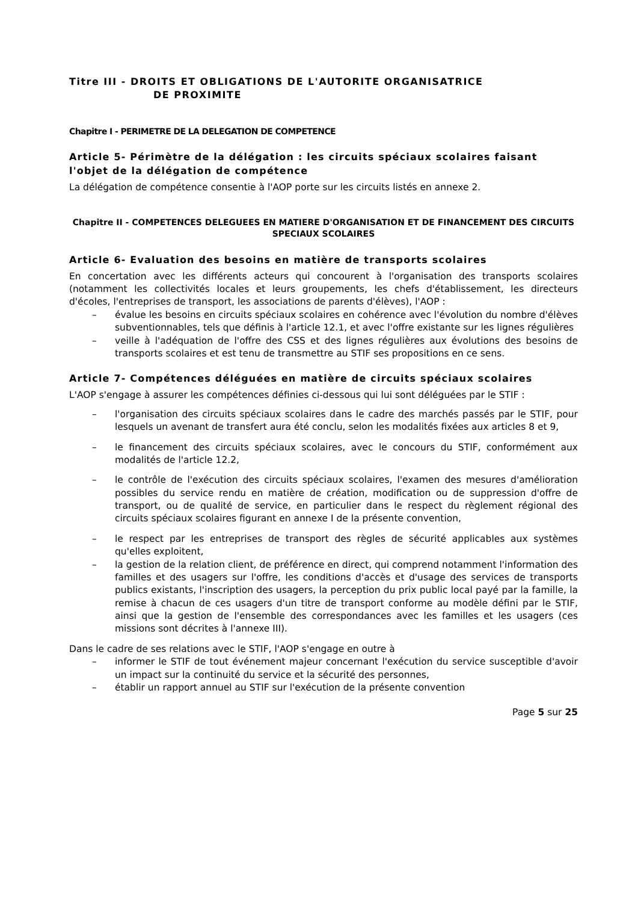Titre III - DROITS ET OBLIGATIONS DE L'AUTORITE ORGANISATRICE
DE PROXIMITE
Chapitre I - PERIMETRE DE LA DELEGATION DE COMPETENCE
Article 5- Périmètre de la délégation : les circuits spéciaux scolaires faisant l'objet de la délégation de compétence
La délégation de compétence consentie à l'AOP porte sur les circuits listés en annexe 2.
Chapitre II - COMPETENCES DELEGUEES EN MATIERE D'ORGANISATION ET DE FINANCEMENT DES CIRCUITS SPECIAUX SCOLAIRES
Article 6- Evaluation des besoins en matière de transports scolaires
En concertation avec les différents acteurs qui concourent à l'organisation des transports scolaires (notamment les collectivités locales et leurs groupements, les chefs d'établissement, les directeurs d'écoles, l'entreprises de transport, les associations de parents d'élèves), l'AOP :
– évalue les besoins en circuits spéciaux scolaires en cohérence avec l'évolution du nombre d'élèves subventionnables, tels que définis à l'article 12.1, et avec l'offre existante sur les lignes régulières
– veille à l'adéquation de l'offre des CSS et des lignes régulières aux évolutions des besoins de transports scolaires et est tenu de transmettre au STIF ses propositions en ce sens.
Article 7- Compétences déléguées en matière de circuits spéciaux scolaires
L'AOP s'engage à assurer les compétences définies ci-dessous qui lui sont déléguées par le STIF :
– l'organisation des circuits spéciaux scolaires dans le cadre des marchés passés par le STIF, pour lesquels un avenant de transfert aura été conclu, selon les modalités fixées aux articles 8 et 9,
– le financement des circuits spéciaux scolaires, avec le concours du STIF, conformément aux modalités de l'article 12.2,
– le contrôle de l'exécution des circuits spéciaux scolaires, l'examen des mesures d'amélioration possibles du service rendu en matière de création, modification ou de suppression d'offre de transport, ou de qualité de service, en particulier dans le respect du règlement régional des circuits spéciaux scolaires figurant en annexe I de la présente convention,
– le respect par les entreprises de transport des règles de sécurité applicables aux systèmes qu'elles exploitent,
– la gestion de la relation client, de préférence en direct, qui comprend notamment l'information des familles et des usagers sur l'offre, les conditions d'accès et d'usage des services de transports publics existants, l'inscription des usagers, la perception du prix public local payé par la famille, la remise à chacun de ces usagers d'un titre de transport conforme au modèle défini par le STIF, ainsi que la gestion de l'ensemble des correspondances avec les familles et les usagers (ces missions sont décrites à l'annexe III).
Dans le cadre de ses relations avec le STIF, l'AOP s'engage en outre à
– informer le STIF de tout événement majeur concernant l'exécution du service susceptible d'avoir un impact sur la continuité du service et la sécurité des personnes,
– établir un rapport annuel au STIF sur l'exécution de la présente convention
Page 5 sur 25